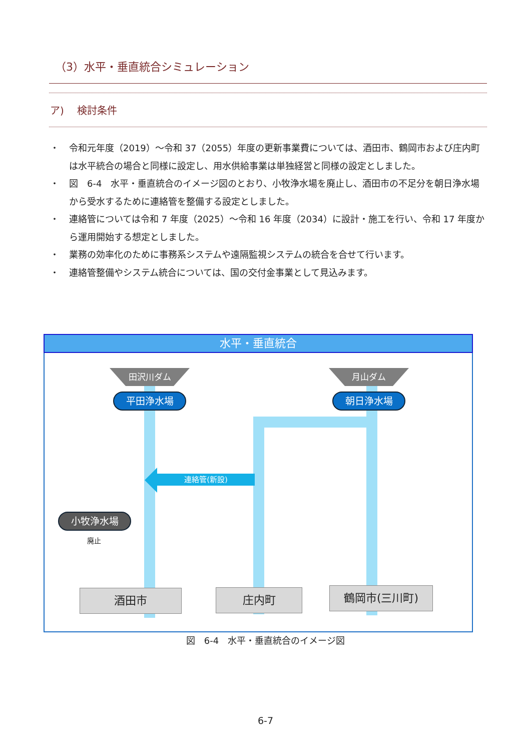（3）水平・垂直統合シミュレーション
ア)　 検討条件
・ 令和元年度（2019）～令和 37（2055）年度の更新事業費については、酒田市、鶴岡市および庄内町は水平統合の場合と同様に設定し、用水供給事業は単独経営と同様の設定としました。
・ 図　6-4　水平・垂直統合のイメージ図のとおり、小牧浄水場を廃止し、酒田市の不足分を朝日浄水場から受水するために連絡管を整備する設定としました。
・ 連絡管については令和 7 年度（2025）～令和 16 年度（2034）に設計・施工を行い、令和 17 年度から運用開始する想定としました。
・ 業務の効率化のために事務系システムや遠隔監視システムの統合を合せて行います。
・ 連絡管整備やシステム統合については、国の交付金事業として見込みます。
水平・垂直統合
連絡管(新設)
田沢川ダム 月山ダム
平田浄水場 朝日浄水場
小牧浄水場
廃止
酒田市 庄内町 鶴岡市(三川町)
図　6-4　水平・垂直統合のイメージ図
6-7